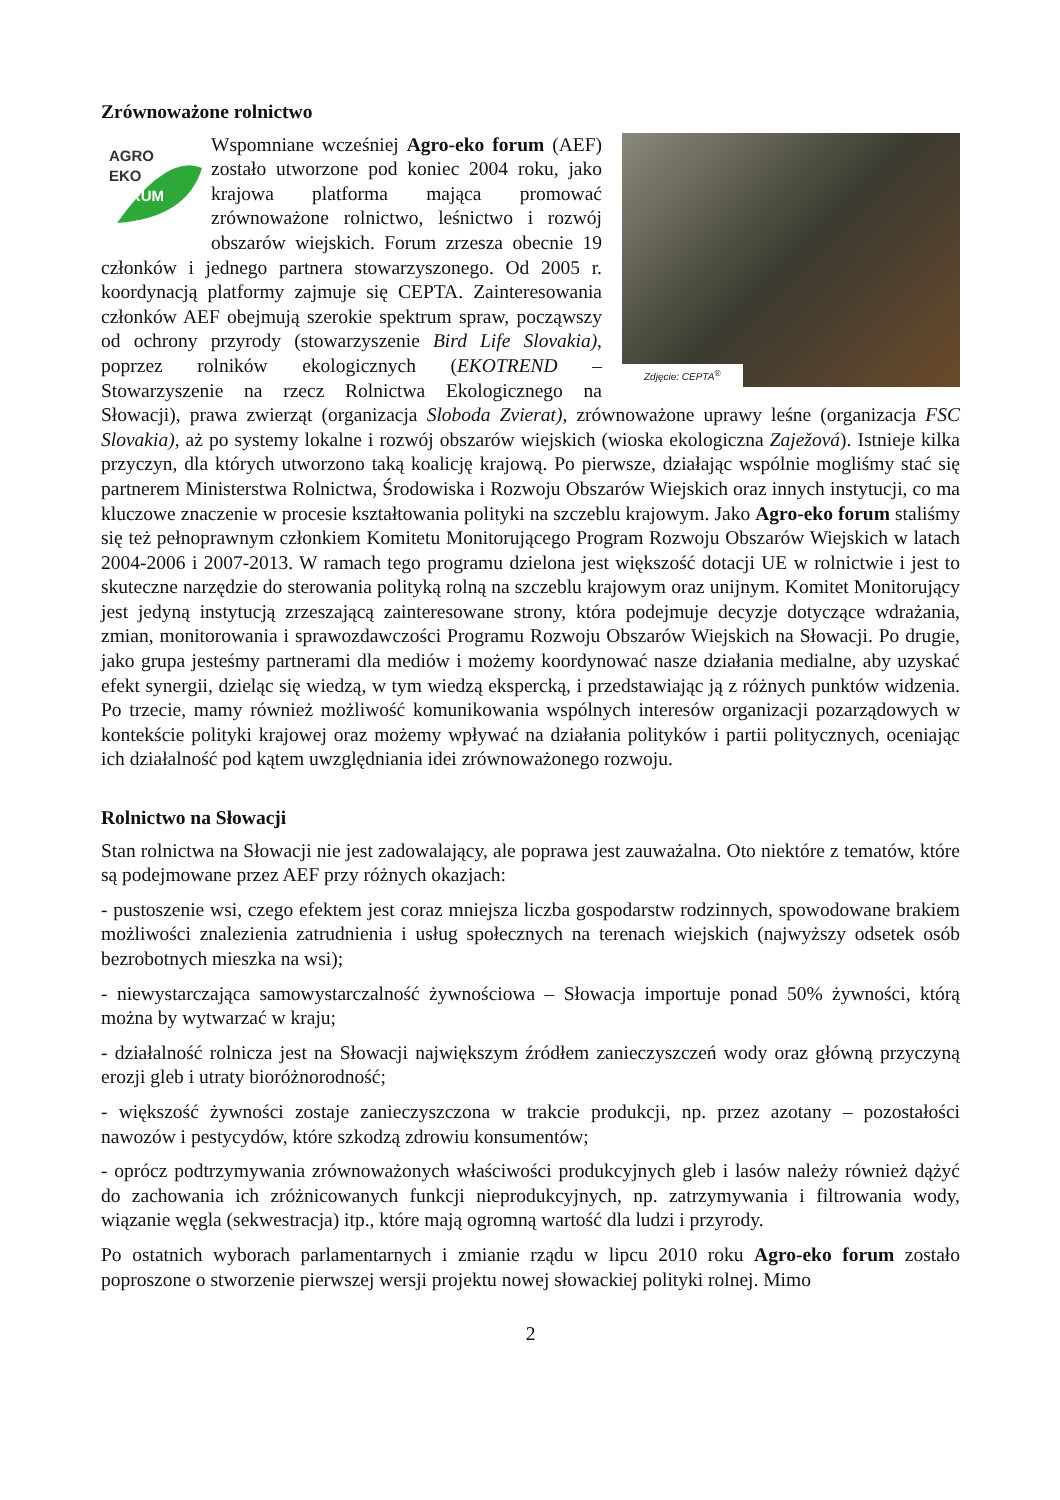Zrównoważone rolnictwo
Zdjęcie: CEPTA<sup>®</sup>
AGRO
EKO
FÓRUM
Wspomniane wcześniej Agro-eko forum (AEF) zostało utworzone pod koniec 2004 roku, jako krajowa platforma mająca promować zrównoważone rolnictwo, leśnictwo i rozwój obszarów wiejskich. Forum zrzesza obecnie 19 członków i jednego partnera stowarzyszonego. Od 2005 r. koordynacją platformy zajmuje się CEPTA. Zainteresowania członków AEF obejmują szerokie spektrum spraw, począwszy od ochrony przyrody (stowarzyszenie Bird Life Slovakia), poprzez rolników ekologicznych (EKOTREND – Stowarzyszenie na rzecz Rolnictwa Ekologicznego na Słowacji), prawa zwierząt (organizacja Sloboda Zvierat), zrównoważone uprawy leśne (organizacja FSC Slovakia), aż po systemy lokalne i rozwój obszarów wiejskich (wioska ekologiczna Zaježová). Istnieje kilka przyczyn, dla których utworzono taką koalicję krajową. Po pierwsze, działając wspólnie mogliśmy stać się partnerem Ministerstwa Rolnictwa, Środowiska i Rozwoju Obszarów Wiejskich oraz innych instytucji, co ma kluczowe znaczenie w procesie kształtowania polityki na szczeblu krajowym. Jako Agro-eko forum staliśmy się też pełnoprawnym członkiem Komitetu Monitorującego Program Rozwoju Obszarów Wiejskich w latach 2004-2006 i 2007-2013. W ramach tego programu dzielona jest większość dotacji UE w rolnictwie i jest to skuteczne narzędzie do sterowania polityką rolną na szczeblu krajowym oraz unijnym. Komitet Monitorujący jest jedyną instytucją zrzeszającą zainteresowane strony, która podejmuje decyzje dotyczące wdrażania, zmian, monitorowania i sprawozdawczości Programu Rozwoju Obszarów Wiejskich na Słowacji. Po drugie, jako grupa jesteśmy partnerami dla mediów i możemy koordynować nasze działania medialne, aby uzyskać efekt synergii, dzieląc się wiedzą, w tym wiedzą ekspercką, i przedstawiając ją z różnych punktów widzenia. Po trzecie, mamy również możliwość komunikowania wspólnych interesów organizacji pozarządowych w kontekście polityki krajowej oraz możemy wpływać na działania polityków i partii politycznych, oceniając ich działalność pod kątem uwzględniania idei zrównoważonego rozwoju.
Rolnictwo na Słowacji
Stan rolnictwa na Słowacji nie jest zadowalający, ale poprawa jest zauważalna. Oto niektóre z tematów, które są podejmowane przez AEF przy różnych okazjach:
- pustoszenie wsi, czego efektem jest coraz mniejsza liczba gospodarstw rodzinnych, spowodowane brakiem możliwości znalezienia zatrudnienia i usług społecznych na terenach wiejskich (najwyższy odsetek osób bezrobotnych mieszka na wsi);
- niewystarczająca samowystarczalność żywnościowa – Słowacja importuje ponad 50% żywności, którą można by wytwarzać w kraju;
- działalność rolnicza jest na Słowacji największym źródłem zanieczyszczeń wody oraz główną przyczyną erozji gleb i utraty bioróżnorodność;
- większość żywności zostaje zanieczyszczona w trakcie produkcji, np. przez azotany – pozostałości nawozów i pestycydów, które szkodzą zdrowiu konsumentów;
- oprócz podtrzymywania zrównoważonych właściwości produkcyjnych gleb i lasów należy również dążyć do zachowania ich zróżnicowanych funkcji nieprodukcyjnych, np. zatrzymywania i filtrowania wody, wiązanie węgla (sekwestracja) itp., które mają ogromną wartość dla ludzi i przyrody.
Po ostatnich wyborach parlamentarnych i zmianie rządu w lipcu 2010 roku Agro-eko forum zostało poproszone o stworzenie pierwszej wersji projektu nowej słowackiej polityki rolnej. Mimo
2